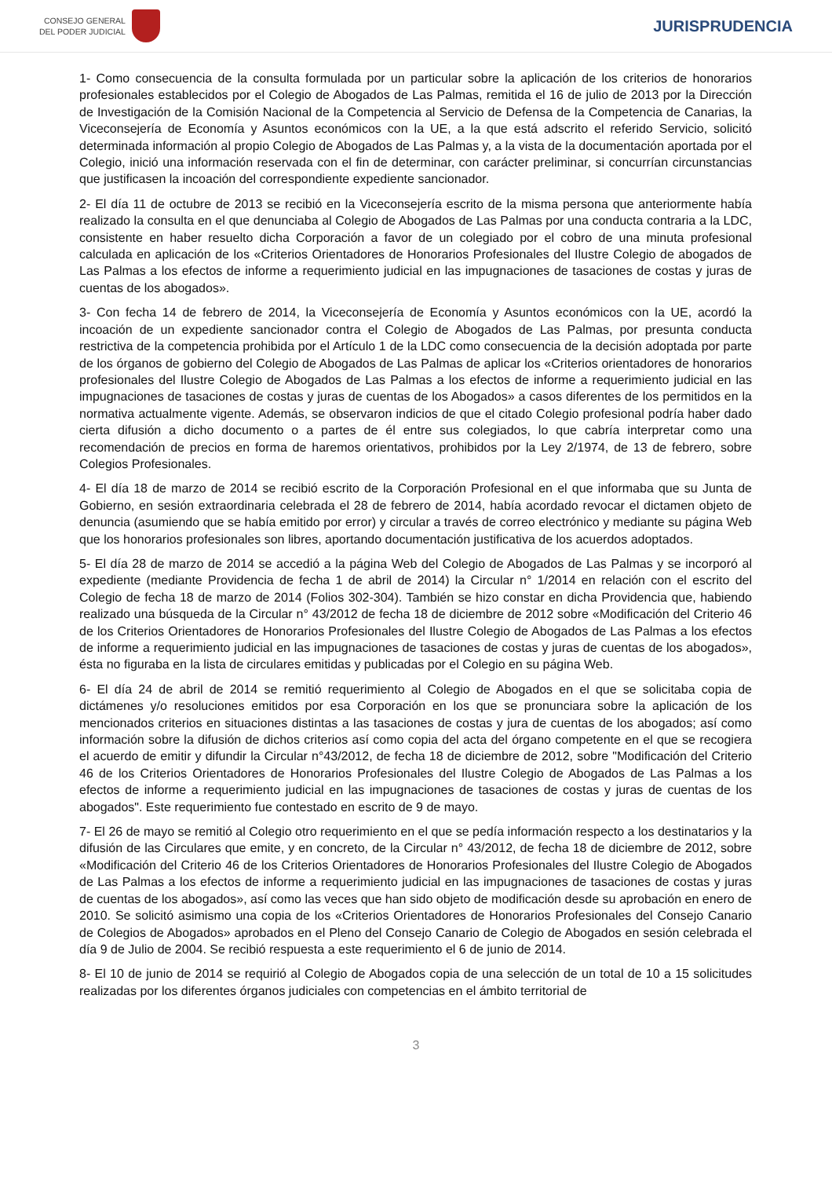CONSEJO GENERAL
DEL PODER JUDICIAL
JURISPRUDENCIA
1- Como consecuencia de la consulta formulada por un particular sobre la aplicación de los criterios de honorarios profesionales establecidos por el Colegio de Abogados de Las Palmas, remitida el 16 de julio de 2013 por la Dirección de Investigación de la Comisión Nacional de la Competencia al Servicio de Defensa de la Competencia de Canarias, la Viceconsejería de Economía y Asuntos económicos con la UE, a la que está adscrito el referido Servicio, solicitó determinada información al propio Colegio de Abogados de Las Palmas y, a la vista de la documentación aportada por el Colegio, inició una información reservada con el fin de determinar, con carácter preliminar, si concurrían circunstancias que justificasen la incoación del correspondiente expediente sancionador.
2- El día 11 de octubre de 2013 se recibió en la Viceconsejería escrito de la misma persona que anteriormente había realizado la consulta en el que denunciaba al Colegio de Abogados de Las Palmas por una conducta contraria a la LDC, consistente en haber resuelto dicha Corporación a favor de un colegiado por el cobro de una minuta profesional calculada en aplicación de los «Criterios Orientadores de Honorarios Profesionales del Ilustre Colegio de abogados de Las Palmas a los efectos de informe a requerimiento judicial en las impugnaciones de tasaciones de costas y juras de cuentas de los abogados».
3- Con fecha 14 de febrero de 2014, la Viceconsejería de Economía y Asuntos económicos con la UE, acordó la incoación de un expediente sancionador contra el Colegio de Abogados de Las Palmas, por presunta conducta restrictiva de la competencia prohibida por el Artículo 1 de la LDC como consecuencia de la decisión adoptada por parte de los órganos de gobierno del Colegio de Abogados de Las Palmas de aplicar los «Criterios orientadores de honorarios profesionales del Ilustre Colegio de Abogados de Las Palmas a los efectos de informe a requerimiento judicial en las impugnaciones de tasaciones de costas y juras de cuentas de los Abogados» a casos diferentes de los permitidos en la normativa actualmente vigente. Además, se observaron indicios de que el citado Colegio profesional podría haber dado cierta difusión a dicho documento o a partes de él entre sus colegiados, lo que cabría interpretar como una recomendación de precios en forma de haremos orientativos, prohibidos por la Ley 2/1974, de 13 de febrero, sobre Colegios Profesionales.
4- El día 18 de marzo de 2014 se recibió escrito de la Corporación Profesional en el que informaba que su Junta de Gobierno, en sesión extraordinaria celebrada el 28 de febrero de 2014, había acordado revocar el dictamen objeto de denuncia (asumiendo que se había emitido por error) y circular a través de correo electrónico y mediante su página Web que los honorarios profesionales son libres, aportando documentación justificativa de los acuerdos adoptados.
5- El día 28 de marzo de 2014 se accedió a la página Web del Colegio de Abogados de Las Palmas y se incorporó al expediente (mediante Providencia de fecha 1 de abril de 2014) la Circular n° 1/2014 en relación con el escrito del Colegio de fecha 18 de marzo de 2014 (Folios 302-304). También se hizo constar en dicha Providencia que, habiendo realizado una búsqueda de la Circular n° 43/2012 de fecha 18 de diciembre de 2012 sobre «Modificación del Criterio 46 de los Criterios Orientadores de Honorarios Profesionales del Ilustre Colegio de Abogados de Las Palmas a los efectos de informe a requerimiento judicial en las impugnaciones de tasaciones de costas y juras de cuentas de los abogados», ésta no figuraba en la lista de circulares emitidas y publicadas por el Colegio en su página Web.
6- El día 24 de abril de 2014 se remitió requerimiento al Colegio de Abogados en el que se solicitaba copia de dictámenes y/o resoluciones emitidos por esa Corporación en los que se pronunciara sobre la aplicación de los mencionados criterios en situaciones distintas a las tasaciones de costas y jura de cuentas de los abogados; así como información sobre la difusión de dichos criterios así como copia del acta del órgano competente en el que se recogiera el acuerdo de emitir y difundir la Circular n°43/2012, de fecha 18 de diciembre de 2012, sobre "Modificación del Criterio 46 de los Criterios Orientadores de Honorarios Profesionales del Ilustre Colegio de Abogados de Las Palmas a los efectos de informe a requerimiento judicial en las impugnaciones de tasaciones de costas y juras de cuentas de los abogados". Este requerimiento fue contestado en escrito de 9 de mayo.
7- El 26 de mayo se remitió al Colegio otro requerimiento en el que se pedía información respecto a los destinatarios y la difusión de las Circulares que emite, y en concreto, de la Circular n° 43/2012, de fecha 18 de diciembre de 2012, sobre «Modificación del Criterio 46 de los Criterios Orientadores de Honorarios Profesionales del Ilustre Colegio de Abogados de Las Palmas a los efectos de informe a requerimiento judicial en las impugnaciones de tasaciones de costas y juras de cuentas de los abogados», así como las veces que han sido objeto de modificación desde su aprobación en enero de 2010. Se solicitó asimismo una copia de los «Criterios Orientadores de Honorarios Profesionales del Consejo Canario de Colegios de Abogados» aprobados en el Pleno del Consejo Canario de Colegio de Abogados en sesión celebrada el día 9 de Julio de 2004. Se recibió respuesta a este requerimiento el 6 de junio de 2014.
8- El 10 de junio de 2014 se requirió al Colegio de Abogados copia de una selección de un total de 10 a 15 solicitudes realizadas por los diferentes órganos judiciales con competencias en el ámbito territorial de
3